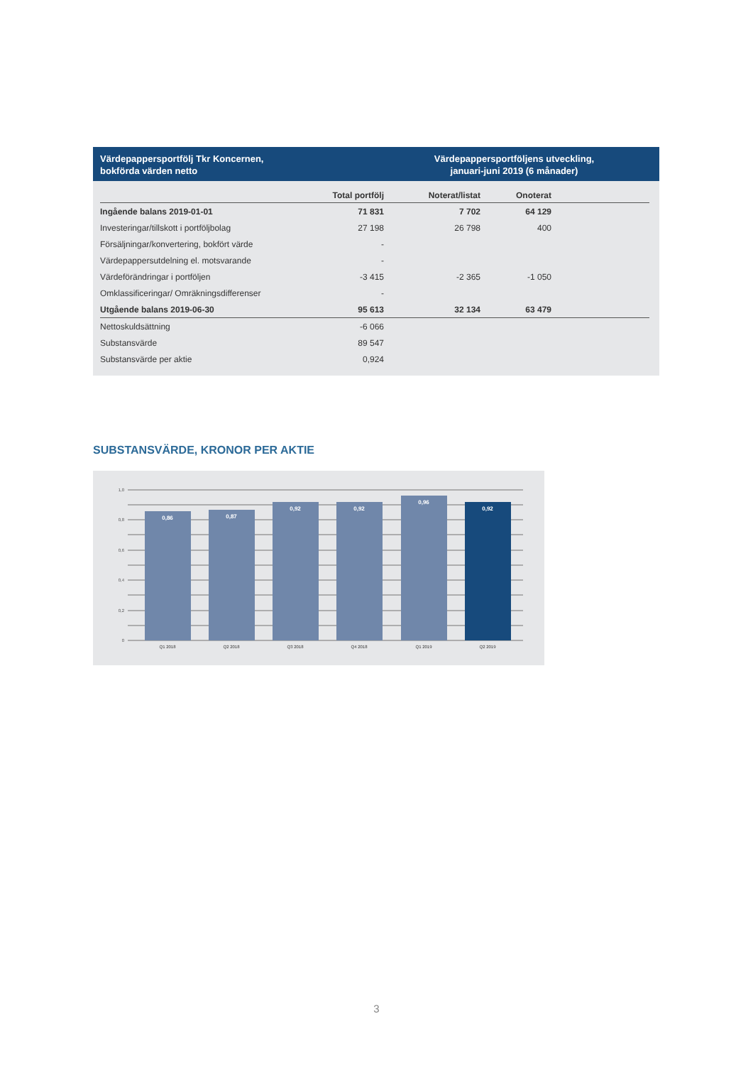Värdepappersportfölj Tkr Koncernen,
bokförda värden netto
Värdepappersportföljens utveckling,
januari-juni 2019 (6 månader)
| | Total portfölj | Noterat/listat | Onoterat | |
| --- | --- | --- | --- | --- |
| Ingående balans 2019-01-01 | 71 831 | 7 702 | 64 129 | |
| Investeringar/tillskott i portföljbolag | 27 198 | 26 798 | 400 | |
| Försäljningar/konvertering, bokfört värde | - | | | |
| Värdepappersutdelning el. motsvarande | - | | | |
| Värdeförändringar i portföljen | -3 415 | -2 365 | -1 050 | |
| Omklassificeringar/ Omräkningsdifferenser | - | | | |
| Utgående balans 2019-06-30 | 95 613 | 32 134 | 63 479 | |
| Nettoskuldsättning | -6 066 | | | |
| Substansvärde | 89 547 | | | |
| Substansvärde per aktie | 0,924 | | | |
SUBSTANSVÄRDE, KRONOR PER AKTIE
1,0
0,8
0,6
0,4
0,2
0
0,86
0,87
0,92
0,92
0,96
0,92
Q1 2018
Q2 2018
Q3 2018
Q4 2018
Q1 2019
Q2 2019
3